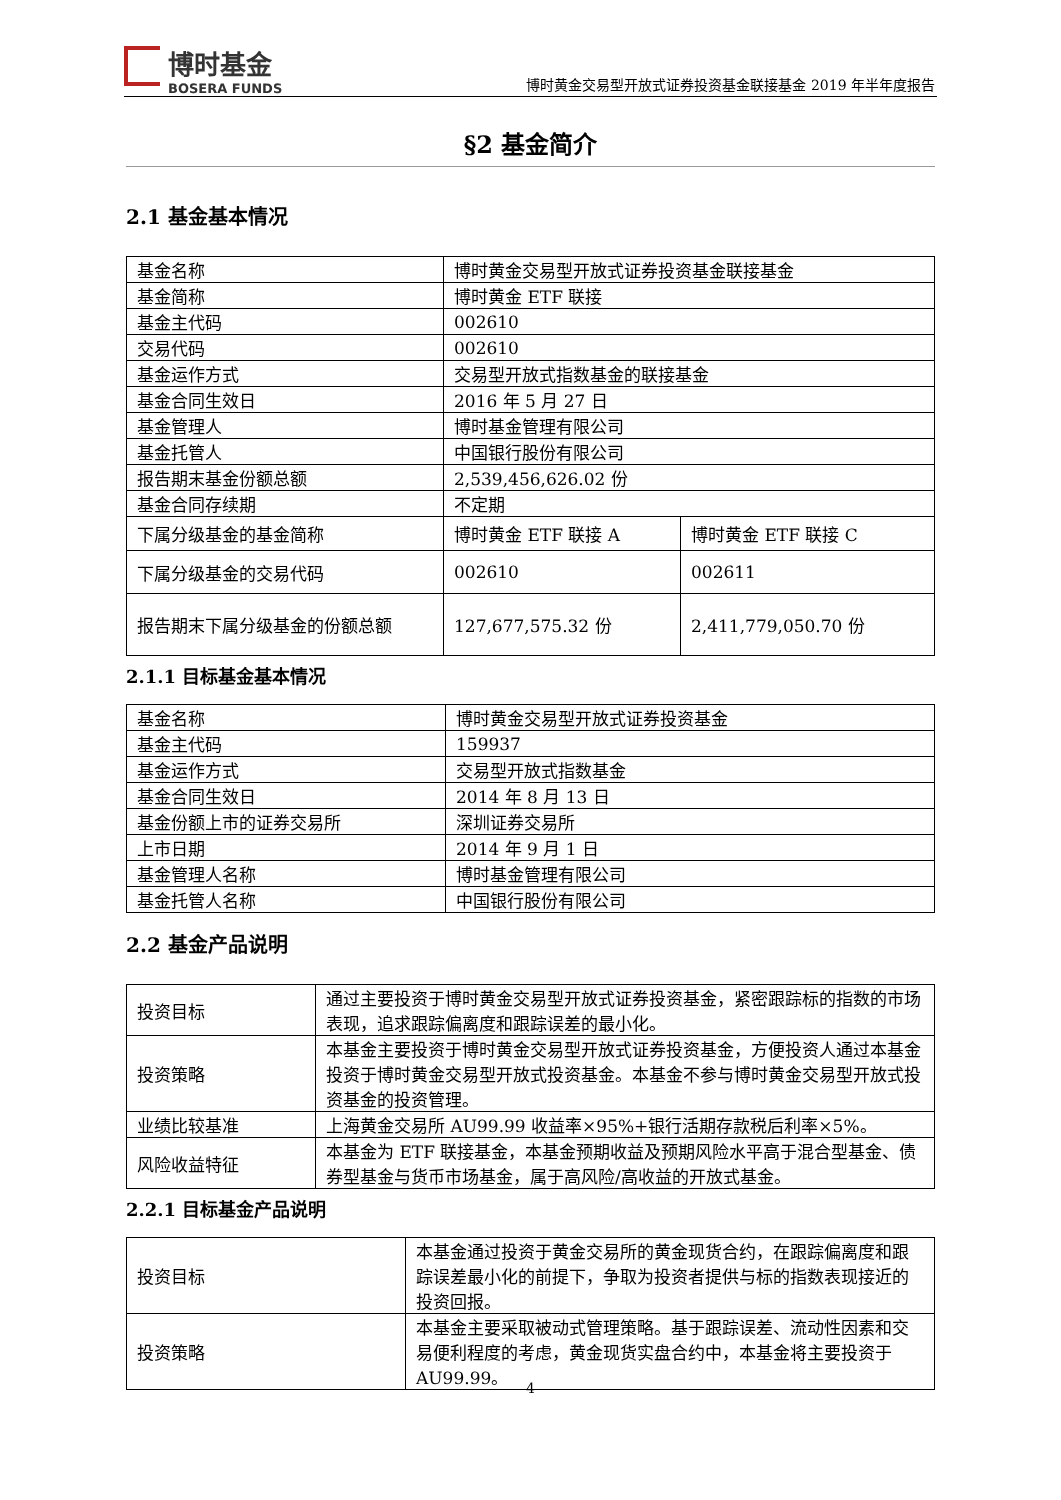博时基金
BOSERA FUNDS
博时黄金交易型开放式证券投资基金联接基金 2019 年半年度报告
§2 基金简介
2.1 基金基本情况
| 基金名称 | 博时黄金交易型开放式证券投资基金联接基金 | |
| 基金简称 | 博时黄金 ETF 联接 | |
| 基金主代码 | 002610 | |
| 交易代码 | 002610 | |
| 基金运作方式 | 交易型开放式指数基金的联接基金 | |
| 基金合同生效日 | 2016 年 5 月 27 日 | |
| 基金管理人 | 博时基金管理有限公司 | |
| 基金托管人 | 中国银行股份有限公司 | |
| 报告期末基金份额总额 | 2,539,456,626.02 份 | |
| 基金合同存续期 | 不定期 | |
| 下属分级基金的基金简称 | 博时黄金 ETF 联接 A | 博时黄金 ETF 联接 C |
| 下属分级基金的交易代码 | 002610 | 002611 |
| 报告期末下属分级基金的份额总额 | 127,677,575.32 份 | 2,411,779,050.70 份 |
2.1.1 目标基金基本情况
| 基金名称 | 博时黄金交易型开放式证券投资基金 |
| 基金主代码 | 159937 |
| 基金运作方式 | 交易型开放式指数基金 |
| 基金合同生效日 | 2014 年 8 月 13 日 |
| 基金份额上市的证券交易所 | 深圳证券交易所 |
| 上市日期 | 2014 年 9 月 1 日 |
| 基金管理人名称 | 博时基金管理有限公司 |
| 基金托管人名称 | 中国银行股份有限公司 |
2.2 基金产品说明
| 投资目标 | 通过主要投资于博时黄金交易型开放式证券投资基金，紧密跟踪标的指数的市场表现，追求跟踪偏离度和跟踪误差的最小化。 |
| 投资策略 | 本基金主要投资于博时黄金交易型开放式证券投资基金，方便投资人通过本基金投资于博时黄金交易型开放式投资基金。本基金不参与博时黄金交易型开放式投资基金的投资管理。 |
| 业绩比较基准 | 上海黄金交易所 AU99.99 收益率×95%+银行活期存款税后利率×5%。 |
| 风险收益特征 | 本基金为 ETF 联接基金，本基金预期收益及预期风险水平高于混合型基金、债券型基金与货币市场基金，属于高风险/高收益的开放式基金。 |
2.2.1 目标基金产品说明
| 投资目标 | 本基金通过投资于黄金交易所的黄金现货合约，在跟踪偏离度和跟踪误差最小化的前提下，争取为投资者提供与标的指数表现接近的投资回报。 |
| 投资策略 | 本基金主要采取被动式管理策略。基于跟踪误差、流动性因素和交易便利程度的考虑，黄金现货实盘合约中，本基金将主要投资于 AU99.99。 |
4